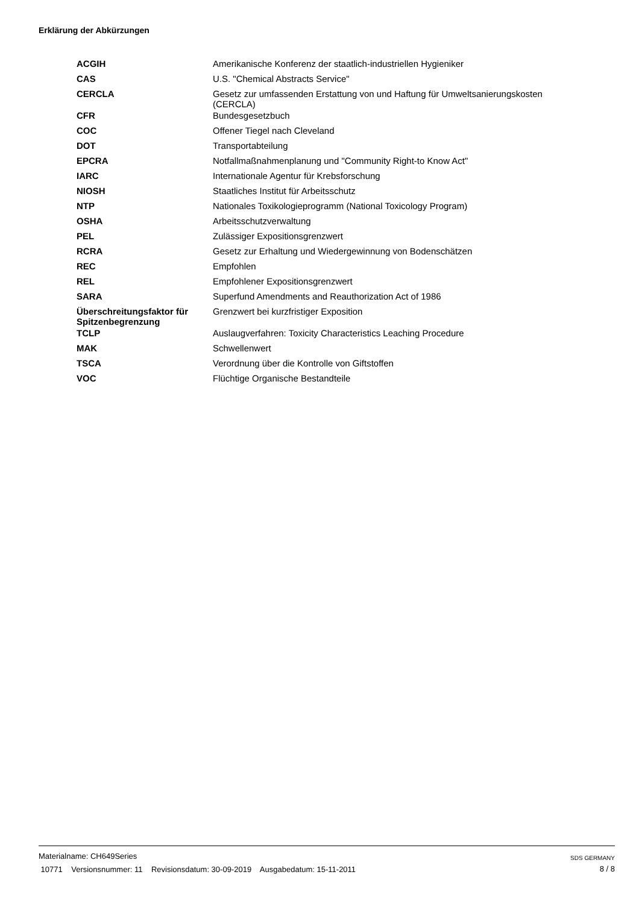Erklärung der Abkürzungen
| ACGIH | Amerikanische Konferenz der staatlich-industriellen Hygieniker |
| CAS | U.S. "Chemical Abstracts Service" |
| CERCLA | Gesetz zur umfassenden Erstattung von und Haftung für Umweltsanierungskosten (CERCLA) |
| CFR | Bundesgesetzbuch |
| COC | Offener Tiegel nach Cleveland |
| DOT | Transportabteilung |
| EPCRA | Notfallmaßnahmenplanung und "Community Right-to Know Act" |
| IARC | Internationale Agentur für Krebsforschung |
| NIOSH | Staatliches Institut für Arbeitsschutz |
| NTP | Nationales Toxikologieprogramm (National Toxicology Program) |
| OSHA | Arbeitsschutzverwaltung |
| PEL | Zulässiger Expositionsgrenzwert |
| RCRA | Gesetz zur Erhaltung und Wiedergewinnung von Bodenschätzen |
| REC | Empfohlen |
| REL | Empfohlener Expositionsgrenzwert |
| SARA | Superfund Amendments and Reauthorization Act of 1986 |
| Überschreitungsfaktor für Spitzenbegrenzung | Grenzwert bei kurzfristiger Exposition |
| TCLP | Auslaugverfahren: Toxicity Characteristics Leaching Procedure |
| MAK | Schwellenwert |
| TSCA | Verordnung über die Kontrolle von Giftstoffen |
| VOC | Flüchtige Organische Bestandteile |
Materialname: CH649Series
10771 Versionsnummer: 11 Revisionsdatum: 30-09-2019 Ausgabedatum: 15-11-2011
SDS GERMANY
8 / 8